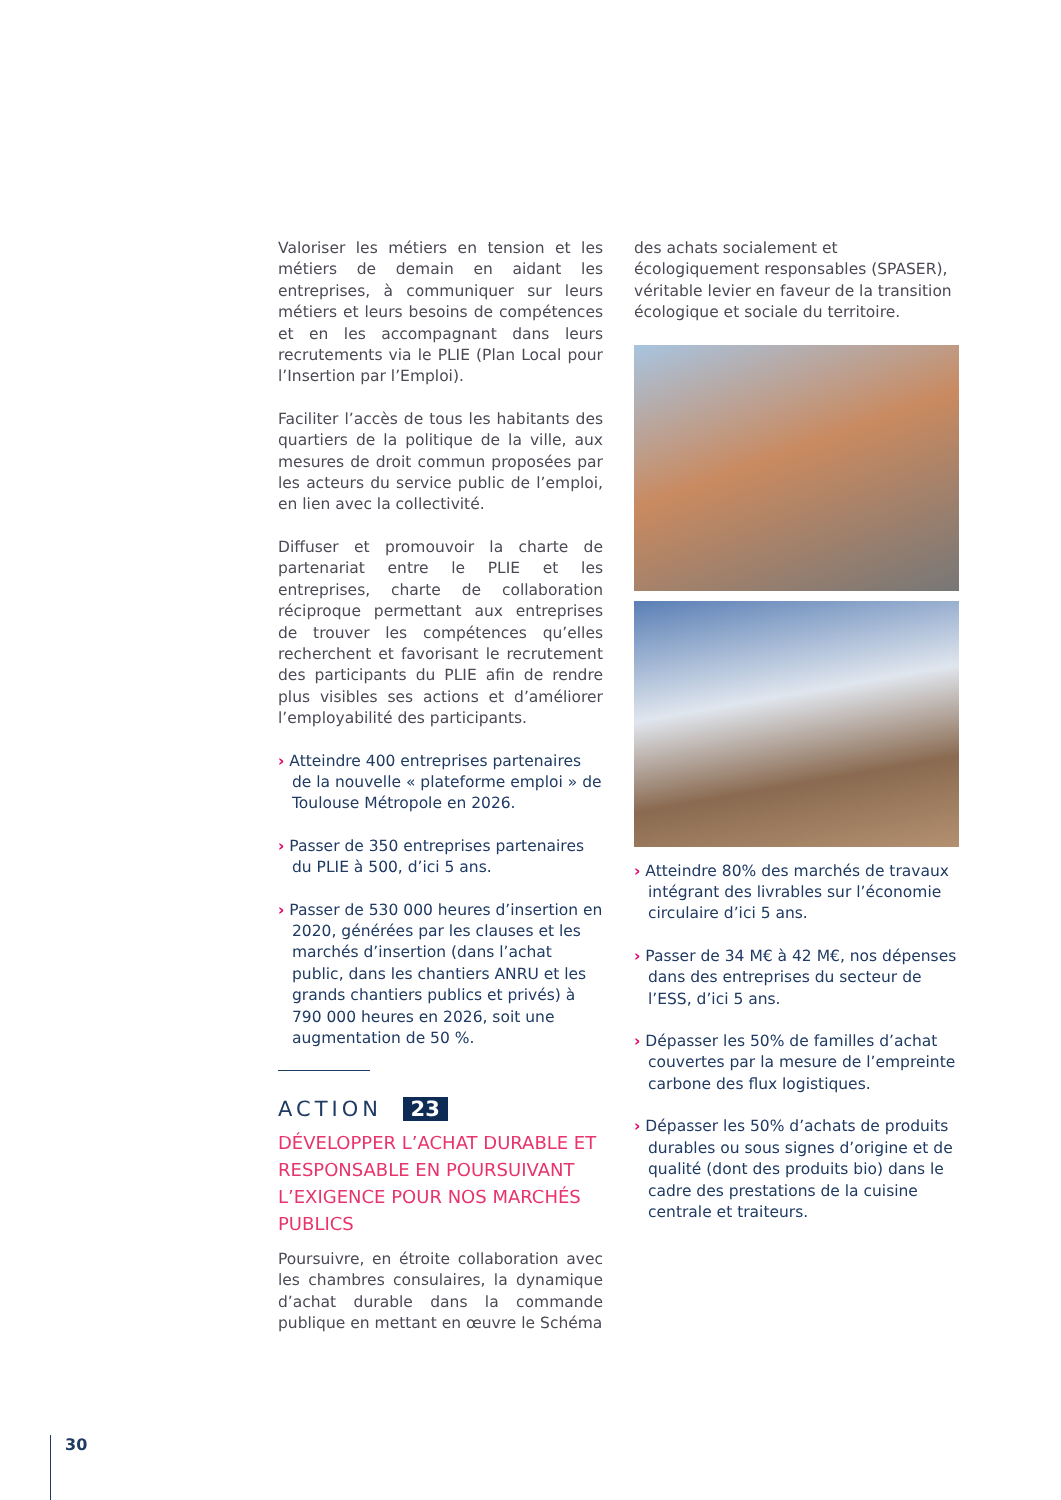Valoriser les métiers en tension et les métiers de demain en aidant les entreprises, à communiquer sur leurs métiers et leurs besoins de compétences et en les accompagnant dans leurs recrutements via le PLIE (Plan Local pour l’Insertion par l’Emploi).
Faciliter l’accès de tous les habitants des quartiers de la politique de la ville, aux mesures de droit commun proposées par les acteurs du service public de l’emploi, en lien avec la collectivité.
Diffuser et promouvoir la charte de partenariat entre le PLIE et les entreprises, charte de collaboration réciproque permettant aux entreprises de trouver les compétences qu’elles recherchent et favorisant le recrutement des participants du PLIE afin de rendre plus visibles ses actions et d’améliorer l’employabilité des participants.
› Atteindre 400 entreprises partenaires de la nouvelle « plateforme emploi » de Toulouse Métropole en 2026.
› Passer de 350 entreprises partenaires du PLIE à 500, d’ici 5 ans.
› Passer de 530 000 heures d’insertion en 2020, générées par les clauses et les marchés d’insertion (dans l’achat public, dans les chantiers ANRU et les grands chantiers publics et privés) à 790 000 heures en 2026, soit une augmentation de 50 %.
ACTION 23
DÉVELOPPER L’ACHAT DURABLE ET RESPONSABLE EN POURSUIVANT L’EXIGENCE POUR NOS MARCHÉS PUBLICS
Poursuivre, en étroite collaboration avec les chambres consulaires, la dynamique d’achat durable dans la commande publique en mettant en œuvre le Schéma
des achats socialement et écologiquement responsables (SPASER), véritable levier en faveur de la transition écologique et sociale du territoire.
› Atteindre 80% des marchés de travaux intégrant des livrables sur l’économie circulaire d’ici 5 ans.
› Passer de 34 M€ à 42 M€, nos dépenses dans des entreprises du secteur de l’ESS, d’ici 5 ans.
› Dépasser les 50% de familles d’achat couvertes par la mesure de l’empreinte carbone des flux logistiques.
› Dépasser les 50% d’achats de produits durables ou sous signes d’origine et de qualité (dont des produits bio) dans le cadre des prestations de la cuisine centrale et traiteurs.
30